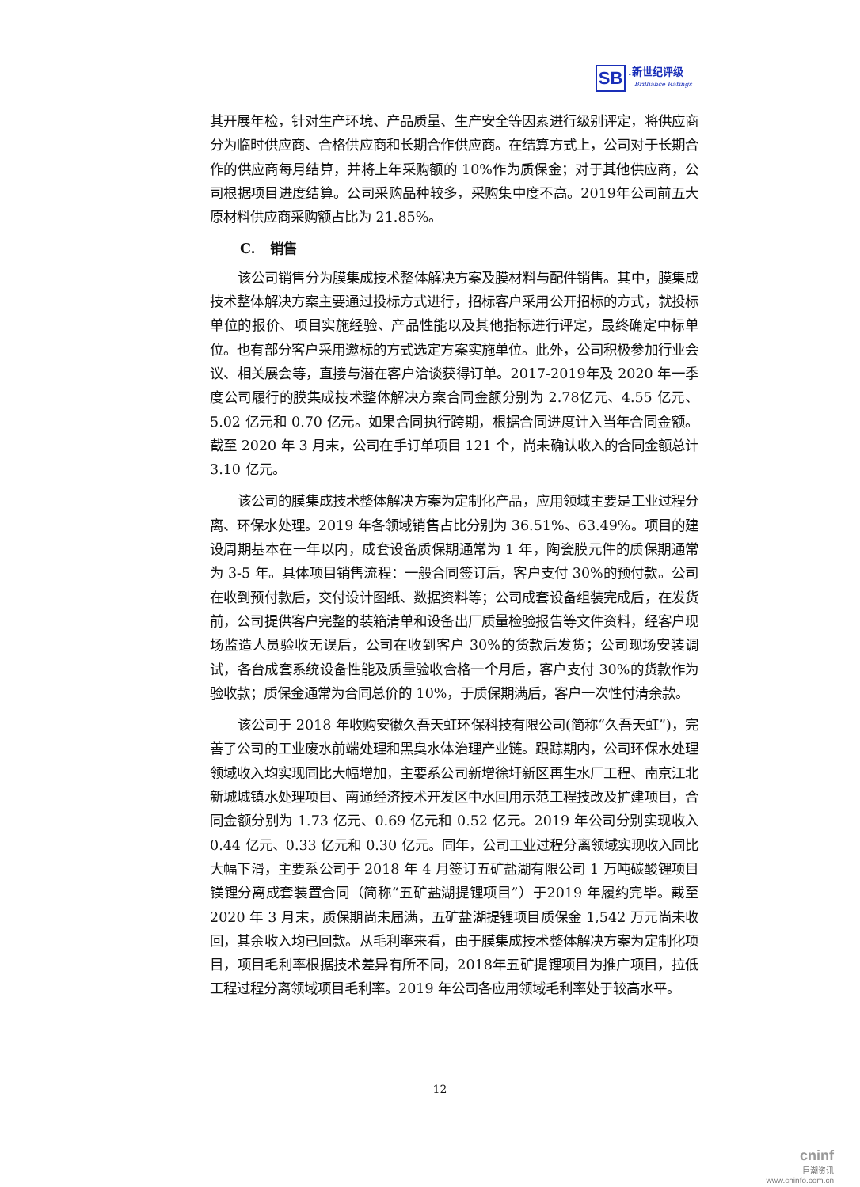SB
.新世纪评级
Brilliance Ratings
其开展年检，针对生产环境、产品质量、生产安全等因素进行级别评定，将供应商分为临时供应商、合格供应商和长期合作供应商。在结算方式上，公司对于长期合作的供应商每月结算，并将上年采购额的 10%作为质保金；对于其他供应商，公司根据项目进度结算。公司采购品种较多，采购集中度不高。2019年公司前五大原材料供应商采购额占比为 21.85%。
C. 销售
该公司销售分为膜集成技术整体解决方案及膜材料与配件销售。其中，膜集成技术整体解决方案主要通过投标方式进行，招标客户采用公开招标的方式，就投标单位的报价、项目实施经验、产品性能以及其他指标进行评定，最终确定中标单位。也有部分客户采用邀标的方式选定方案实施单位。此外，公司积极参加行业会议、相关展会等，直接与潜在客户洽谈获得订单。2017-2019年及 2020 年一季度公司履行的膜集成技术整体解决方案合同金额分别为 2.78亿元、4.55 亿元、5.02 亿元和 0.70 亿元。如果合同执行跨期，根据合同进度计入当年合同金额。截至 2020 年 3 月末，公司在手订单项目 121 个，尚未确认收入的合同金额总计 3.10 亿元。
该公司的膜集成技术整体解决方案为定制化产品，应用领域主要是工业过程分离、环保水处理。2019 年各领域销售占比分别为 36.51%、63.49%。项目的建设周期基本在一年以内，成套设备质保期通常为 1 年，陶瓷膜元件的质保期通常为 3-5 年。具体项目销售流程：一般合同签订后，客户支付 30%的预付款。公司在收到预付款后，交付设计图纸、数据资料等；公司成套设备组装完成后，在发货前，公司提供客户完整的装箱清单和设备出厂质量检验报告等文件资料，经客户现场监造人员验收无误后，公司在收到客户 30%的货款后发货；公司现场安装调试，各台成套系统设备性能及质量验收合格一个月后，客户支付 30%的货款作为验收款；质保金通常为合同总价的 10%，于质保期满后，客户一次性付清余款。
该公司于 2018 年收购安徽久吾天虹环保科技有限公司(简称“久吾天虹”)，完善了公司的工业废水前端处理和黑臭水体治理产业链。跟踪期内，公司环保水处理领域收入均实现同比大幅增加，主要系公司新增徐圩新区再生水厂工程、南京江北新城城镇水处理项目、南通经济技术开发区中水回用示范工程技改及扩建项目，合同金额分别为 1.73 亿元、0.69 亿元和 0.52 亿元。2019 年公司分别实现收入 0.44 亿元、0.33 亿元和 0.30 亿元。同年，公司工业过程分离领域实现收入同比大幅下滑，主要系公司于 2018 年 4 月签订五矿盐湖有限公司 1 万吨碳酸锂项目镁锂分离成套装置合同（简称“五矿盐湖提锂项目”）于2019 年履约完毕。截至 2020 年 3 月末，质保期尚未届满，五矿盐湖提锂项目质保金 1,542 万元尚未收回，其余收入均已回款。从毛利率来看，由于膜集成技术整体解决方案为定制化项目，项目毛利率根据技术差异有所不同，2018年五矿提锂项目为推广项目，拉低工程过程分离领域项目毛利率。2019 年公司各应用领域毛利率处于较高水平。
12
cninf
巨潮资讯
www.cninfo.com.cn